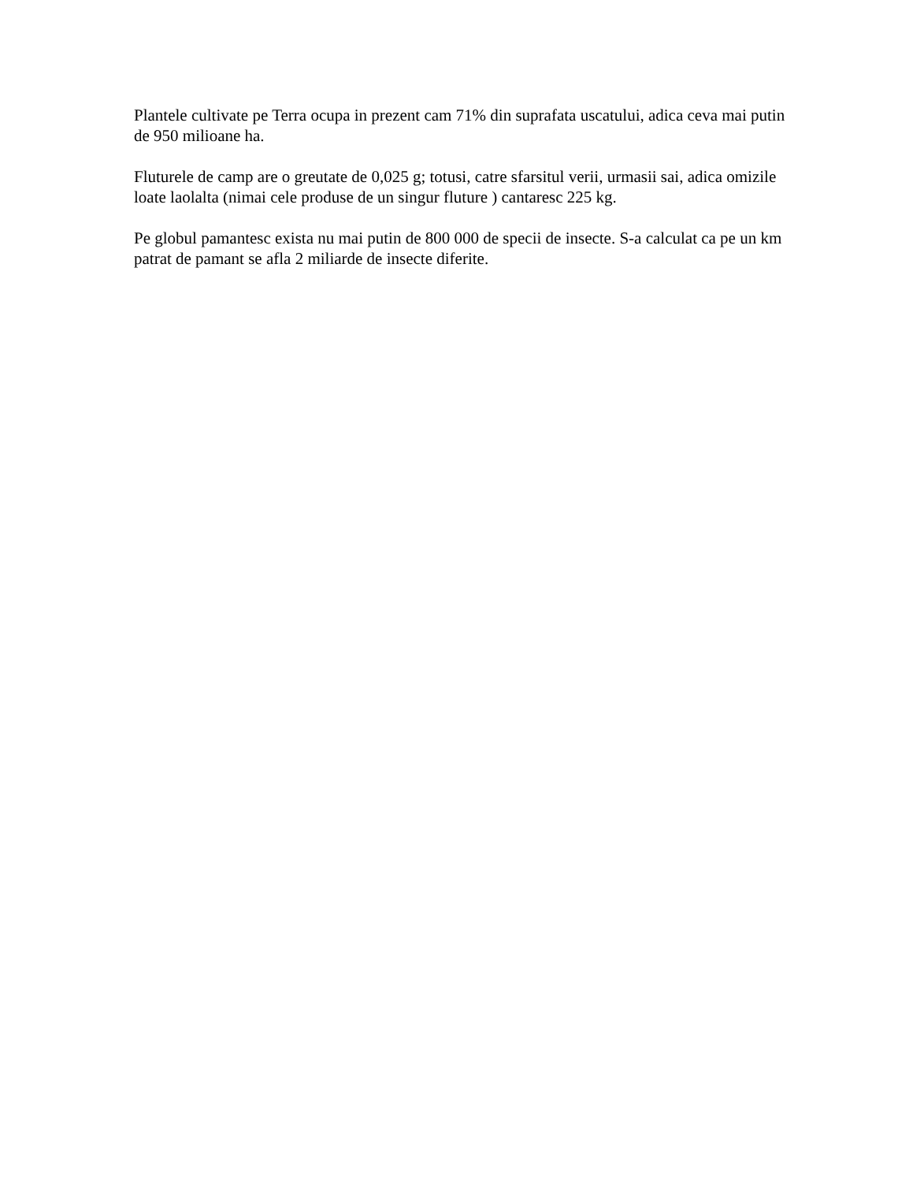Plantele cultivate pe Terra ocupa in prezent cam 71% din suprafata uscatului, adica ceva mai putin de 950 milioane ha.
Fluturele de camp are o greutate de 0,025 g; totusi, catre sfarsitul verii, urmasii sai, adica omizile loate laolalta (nimai cele produse de un singur fluture ) cantaresc 225 kg.
Pe globul pamantesc exista nu mai putin de 800 000 de specii de insecte. S-a calculat ca pe un km patrat de pamant se afla 2 miliarde de insecte diferite.